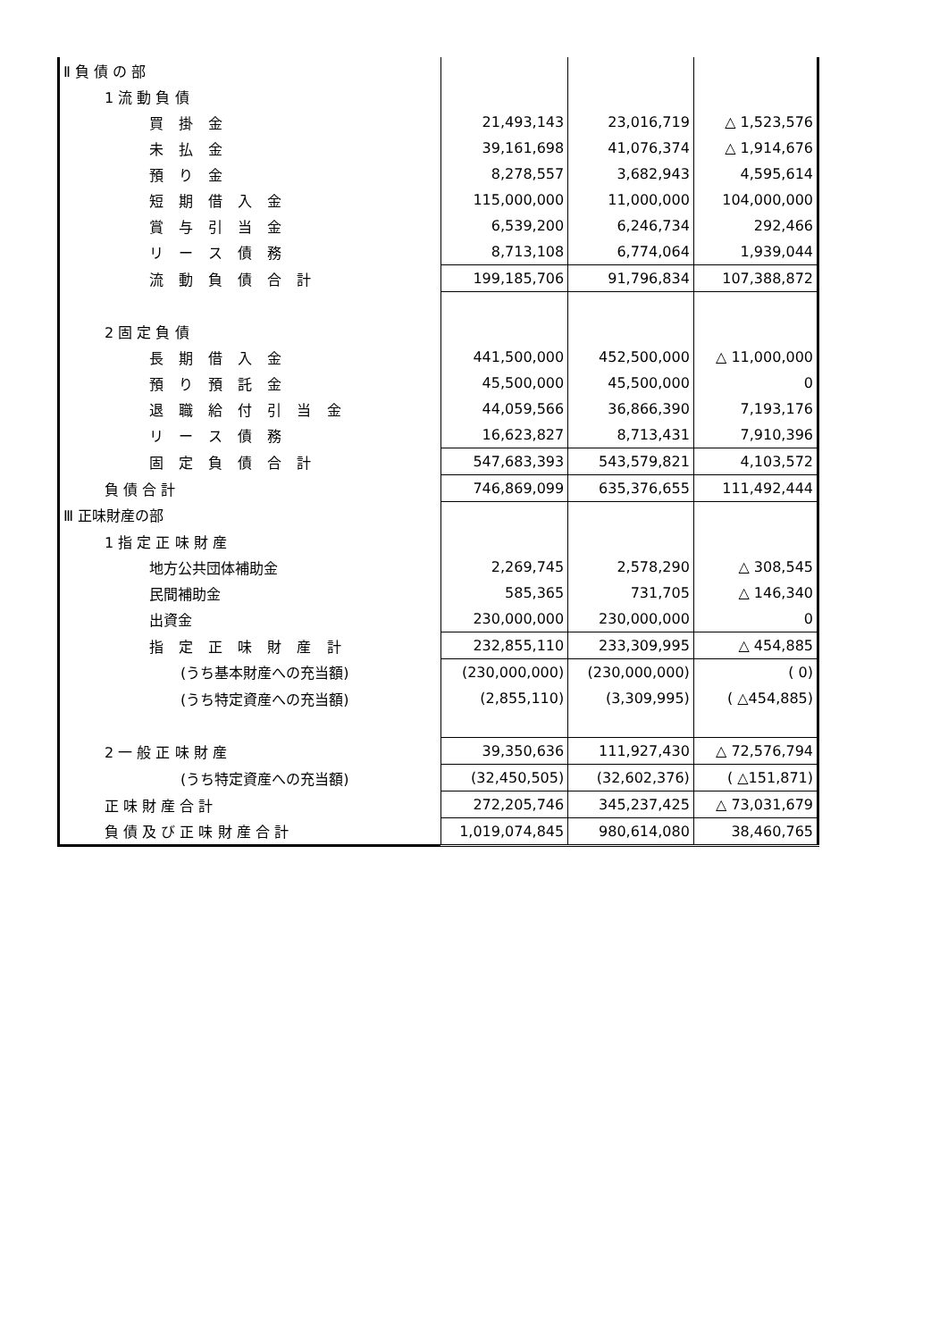| Ⅱ 負 債 の 部 | | | |
| 1 流 動 負 債 | | | |
| 買 掛 金 | 21,493,143 | 23,016,719 | △ 1,523,576 |
| 未 払 金 | 39,161,698 | 41,076,374 | △ 1,914,676 |
| 預 り 金 | 8,278,557 | 3,682,943 | 4,595,614 |
| 短 期 借 入 金 | 115,000,000 | 11,000,000 | 104,000,000 |
| 賞 与 引 当 金 | 6,539,200 | 6,246,734 | 292,466 |
| リ ー ス 債 務 | 8,713,108 | 6,774,064 | 1,939,044 |
| 流 動 負 債 合 計 | 199,185,706 | 91,796,834 | 107,388,872 |
| 2 固 定 負 債 | | | |
| 長 期 借 入 金 | 441,500,000 | 452,500,000 | △ 11,000,000 |
| 預 り 預 託 金 | 45,500,000 | 45,500,000 | 0 |
| 退 職 給 付 引 当 金 | 44,059,566 | 36,866,390 | 7,193,176 |
| リ ー ス 債 務 | 16,623,827 | 8,713,431 | 7,910,396 |
| 固 定 負 債 合 計 | 547,683,393 | 543,579,821 | 4,103,572 |
| 負 債 合 計 | 746,869,099 | 635,376,655 | 111,492,444 |
| Ⅲ 正味財産の部 | | | |
| 1 指 定 正 味 財 産 | | | |
| 地方公共団体補助金 | 2,269,745 | 2,578,290 | △ 308,545 |
| 民間補助金 | 585,365 | 731,705 | △ 146,340 |
| 出資金 | 230,000,000 | 230,000,000 | 0 |
| 指 定 正 味 財 産 計 | 232,855,110 | 233,309,995 | △ 454,885 |
| (うち基本財産への充当額) | (230,000,000) | (230,000,000) | ( 0) |
| (うち特定資産への充当額) | (2,855,110) | (3,309,995) | ( △454,885) |
| 2 一 般 正 味 財 産 | 39,350,636 | 111,927,430 | △ 72,576,794 |
| (うち特定資産への充当額) | (32,450,505) | (32,602,376) | ( △151,871) |
| 正 味 財 産 合 計 | 272,205,746 | 345,237,425 | △ 73,031,679 |
| 負 債 及 び 正 味 財 産 合 計 | 1,019,074,845 | 980,614,080 | 38,460,765 |